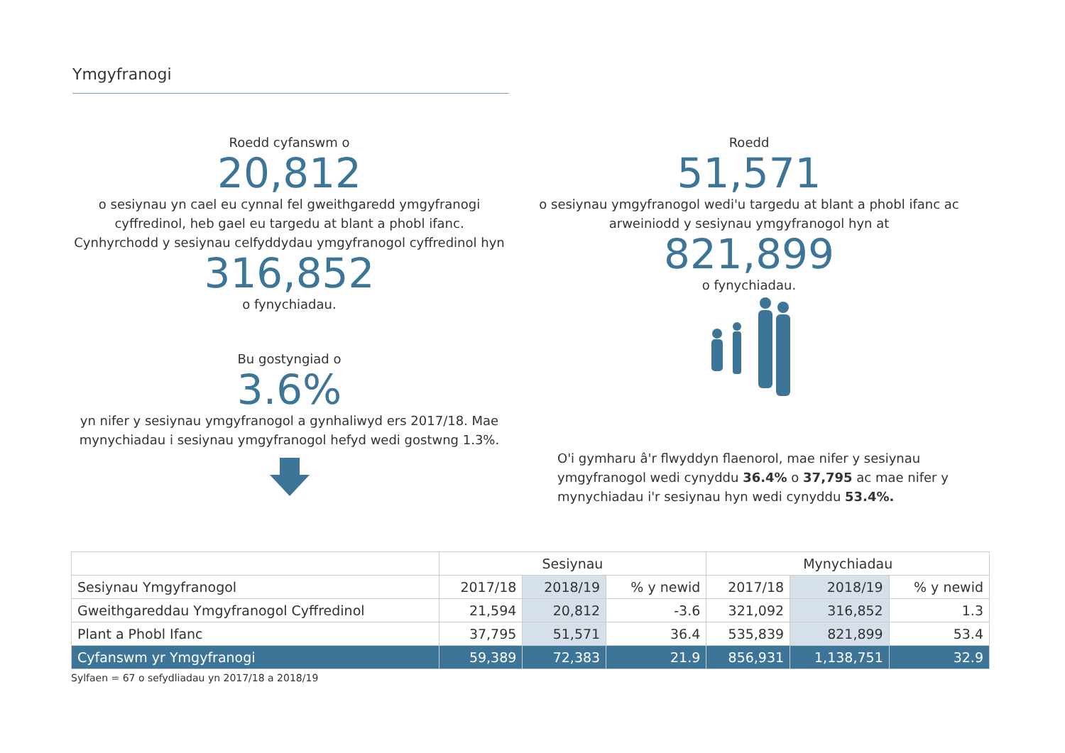Ymgyfranogi
Roedd cyfanswm o
20,812
o sesiynau yn cael eu cynnal fel gweithgaredd ymgyfranogi cyffredinol, heb gael eu targedu at blant a phobl ifanc. Cynhyrchodd y sesiynau celfyddydau ymgyfranogol cyffredinol hyn
316,852
o fynychiadau.
Bu gostyngiad o
3.6%
yn nifer y sesiynau ymgyfranogol a gynhaliwyd ers 2017/18. Mae mynychiadau i sesiynau ymgyfranogol hefyd wedi gostwng 1.3%.
Roedd
51,571
o sesiynau ymgyfranogol wedi'u targedu at blant a phobl ifanc ac arweiniodd y sesiynau ymgyfranogol hyn at
821,899
o fynychiadau.
O'i gymharu â'r flwyddyn flaenorol, mae nifer y sesiynau ymgyfranogol wedi cynyddu 36.4% o 37,795 ac mae nifer y mynychiadau i'r sesiynau hyn wedi cynyddu 53.4%.
| | Sesiynau | | | Mynychiadau | | |
| --- | --- | --- | --- | --- | --- | --- |
| Sesiynau Ymgyfranogol | 2017/18 | 2018/19 | % y newid | 2017/18 | 2018/19 | % y newid |
| Gweithgareddau Ymgyfranogol Cyffredinol | 21,594 | 20,812 | -3.6 | 321,092 | 316,852 | 1.3 |
| Plant a Phobl Ifanc | 37,795 | 51,571 | 36.4 | 535,839 | 821,899 | 53.4 |
| Cyfanswm yr Ymgyfranogi | 59,389 | 72,383 | 21.9 | 856,931 | 1,138,751 | 32.9 |
Sylfaen = 67 o sefydliadau yn 2017/18 a 2018/19